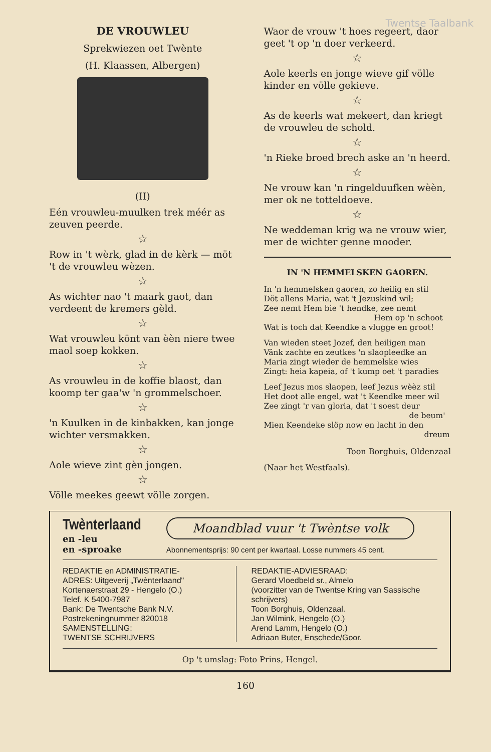Twentse Taalbank
DE VROUWLEU
Sprekwiezen oet Twènte
(H. Klaassen, Albergen)
(II)
Eén vrouwleu-muulken trek méér as zeuven peerde.
☆
Row in 't wèrk, glad in de kèrk — möt 't de vrouwleu wèzen.
☆
As wichter nao 't maark gaot, dan verdeent de kremers gèld.
☆
Wat vrouwleu könt van èèn niere twee maol soep kokken.
☆
As vrouwleu in de koffie blaost, dan koomp ter gaa'w 'n grommelschoer.
☆
'n Kuulken in de kinbakken, kan jonge wichter versmakken.
☆
Aole wieve zint gèn jongen.
☆
Völle meekes geewt völle zorgen.
Waor de vrouw 't hoes regeert, daor geet 't op 'n doer verkeerd.
☆
Aole keerls en jonge wieve gif völle kinder en völle gekieve.
☆
As de keerls wat mekeert, dan kriegt de vrouwleu de schold.
☆
'n Rieke broed brech aske an 'n heerd.
☆
Ne vrouw kan 'n ringelduufken wèèn, mer ok ne totteldoeve.
☆
Ne weddeman krig wa ne vrouw wier, mer de wichter genne mooder.
IN 'N HEMMELSKEN GAOREN.
In 'n hemmelsken gaoren, zo heilig en stil
Döt allens Maria, wat 't Jezuskind wil;
Zee nemt Hem bie 't hendke, zee nemt
Hem op 'n schoot
Wat is toch dat Keendke a vlugge en groot!
Van wieden steet Jozef, den heiligen man
Vänk zachte en zeutkes 'n slaopleedke an
Maria zingt wieder de hemmelske wies
Zingt: heia kapeia, of 't kump oet 't paradies
Leef Jezus mos slaopen, leef Jezus wèèz stil
Het doot alle engel, wat 't Keendke meer wil
Zee zingt 'r van gloria, dat 't soest deur
de beum'
Mien Keendeke slöp now en lacht in den
dreum
Toon Borghuis, Oldenzaal
(Naar het Westfaals).
Twènterlaand
en -leu
en -sproake
Moandblad vuur 't Twèntse volk
Abonnementsprijs: 90 cent per kwartaal. Losse nummers 45 cent.
REDAKTIE en ADMINISTRATIE-
ADRES: Uitgeverij „Twènterlaand"
Kortenaerstraat 29 - Hengelo (O.)
Telef. K 5400-7987
Bank: De Twentsche Bank N.V.
Postrekeningnummer 820018
SAMENSTELLING:
TWENTSE SCHRIJVERS
REDAKTIE-ADVIESRAAD:
Gerard Vloedbeld sr., Almelo
(voorzitter van de Twentse Kring van Sassische schrijvers)
Toon Borghuis, Oldenzaal.
Jan Wilmink, Hengelo (O.)
Arend Lamm, Hengelo (O.)
Adriaan Buter, Enschede/Goor.
Op 't umslag: Foto Prins, Hengel.
160